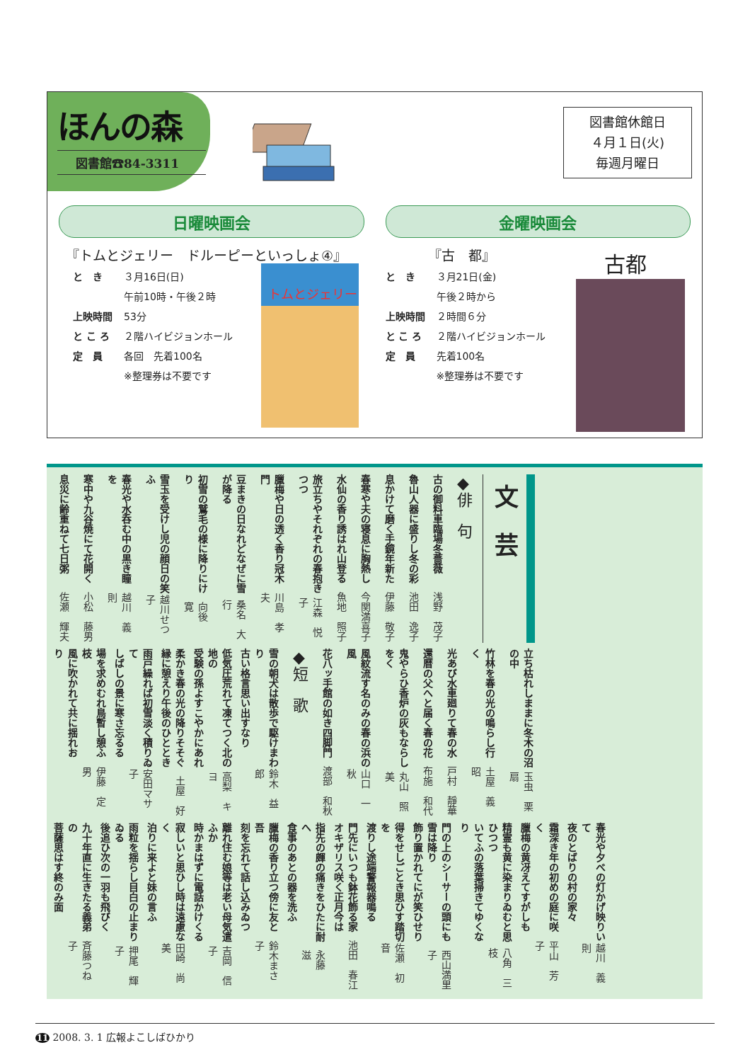ほんの森
図書館☎84-3311
図書館休館日
４月１日(火)
毎週月曜日
日曜映画会
『トムとジェリー　ドルーピーといっしょ④』
と　き ３月16日(日)
午前10時・午後２時
上映時間 53分
と こ ろ ２階ハイビジョンホール
定　員 各回　先着100名
※整理券は不要です
トムとジェリー
金曜映画会
『古　都』
と　き ３月21日(金)
午後２時から
上映時間 ２時間６分
と こ ろ ２階ハイビジョンホール
定　員 先着100名
※整理券は不要です
古都
文　芸
◆俳　句
古の御料車臨場冬薔薇 浅野　茂子
魯山人器に盛りし冬の彩 池田　逸子
息かけて磨く手鏡年新た 伊藤　敬子
春寒や夫の寝息に胸熱し 今関満喜子
水仙の香り誘はれ山登る 魚地　照子
旅立ちやそれぞれの春抱きつつ 江森　悦子
臘梅や日の透く香り冠木門 川島　孝夫
豆まきの日なれどなぜに雪が降る 桑名　大行
初雪の鷲毛の様に降りにけり 向後　寛
雪玉を受けし児の顔日の笑ふ 越川せつ子
春光や水呑む中の黒き瞳を 越川　義則
寒中や九谷焼にて花開く 小松　藤男
息災に齢重ねて七日粥 佐瀬　輝夫
立ち枯れしままに冬木の沼の中 玉虫　栗扇
竹林を春の光の鳴らし行く 土屋　義昭
光あび水車廻りて春の水 戸村　靜華
還暦の父へと届く春の花 布施　和代
鬼やらひ香炉の灰もならしをく 丸山　照美
風紋流す名のみの春の浜の風 山口　一秋
花八ッ手館の如き四脚門 渡部　和秋
◆短　歌
雪の朝犬は散歩で駆けまわり
古い格言思い出すなり 鈴木　益郎
低気圧荒れて凍てつく北の地の
受験の孫よすこやかにあれ 高梨　キヨ
柔かき春の光の降りそそぐ
縁に憩えり午後のひととき 土屋　好
雨戸繰れば初雪淡く積りゐて
しばしの景に寒さ忘るる 安田マサ子
場を求めむれ鳥暫し憩ふ枝
風に吹かれて共に揺れおり 伊藤　定男
春光や夕べの灯かげ映りいて
夜のとばりの村の家々 越川　義則
霜深き年の初めの庭に咲く
臘梅の黄冴えてすがしも 平山　芳子
精霊も黄に染まりゐむと思ひつつ
いてふの落葉掃きてゆくなり 八角　三枝
門の上のシーサーの頭にも雪は降り
飾り置かれてにが笑ひせり 西山満里子
得をせしごとき思ひす踏切を
渡りし途端警報器鳴る 佐瀬　初音
門先にいつも鉢花飾る家
オキザリス咲く正月今は 池田　春江
指先の皹の痛きをひたに耐へ
食事のあとの器を洗ふ 永藤　滋
臘梅の香り立つ傍に友と吾
刻を忘れて話し込みゐつ 鈴木まさ子
離れ住む娘等は老い母気遣ふか
時かまはずに電話かけくる 吉岡　信子
寂しいと思ひし時は遠慮なく
泊りに来よと妹の言ふ 田崎　尚美
雨粒を揺らし目白の止まりゐる
後追ひ次の一羽も飛びく 押尾　輝子
九十年直に生きたる義弟の
菩薩思はす終のみ面 斉藤つね子
11 2008. 3. 1 広報よこしばひかり